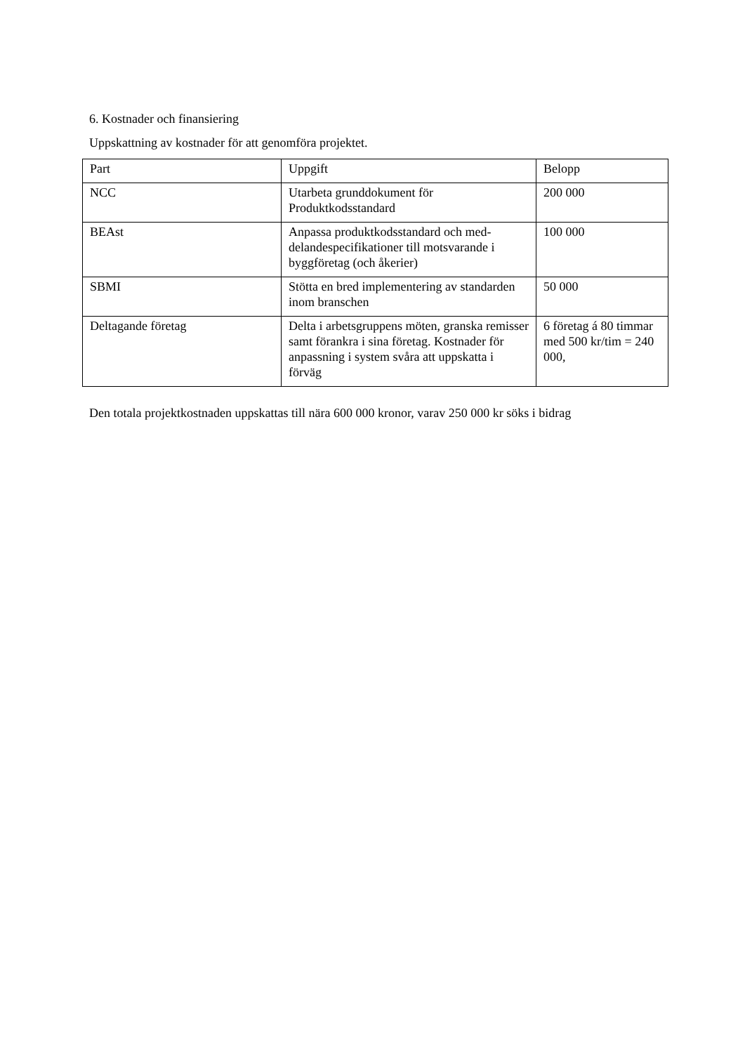6. Kostnader och finansiering
Uppskattning av kostnader för att genomföra projektet.
| Part | Uppgift | Belopp |
| NCC | Utarbeta grunddokument för Produktkodsstandard | 200 000 |
| BEAst | Anpassa produktkodsstandard och med-delandespecifikationer till motsvarande i byggföretag (och åkerier) | 100 000 |
| SBMI | Stötta en bred implementering av standarden inom branschen | 50 000 |
| Deltagande företag | Delta i arbetsgruppens möten, granska remisser samt förankra i sina företag. Kostnader för anpassning i system svåra att uppskatta i förväg | 6 företag á 80 timmar med 500 kr/tim = 240 000, |
Den totala projektkostnaden uppskattas till nära 600 000 kronor, varav 250 000 kr söks i bidrag